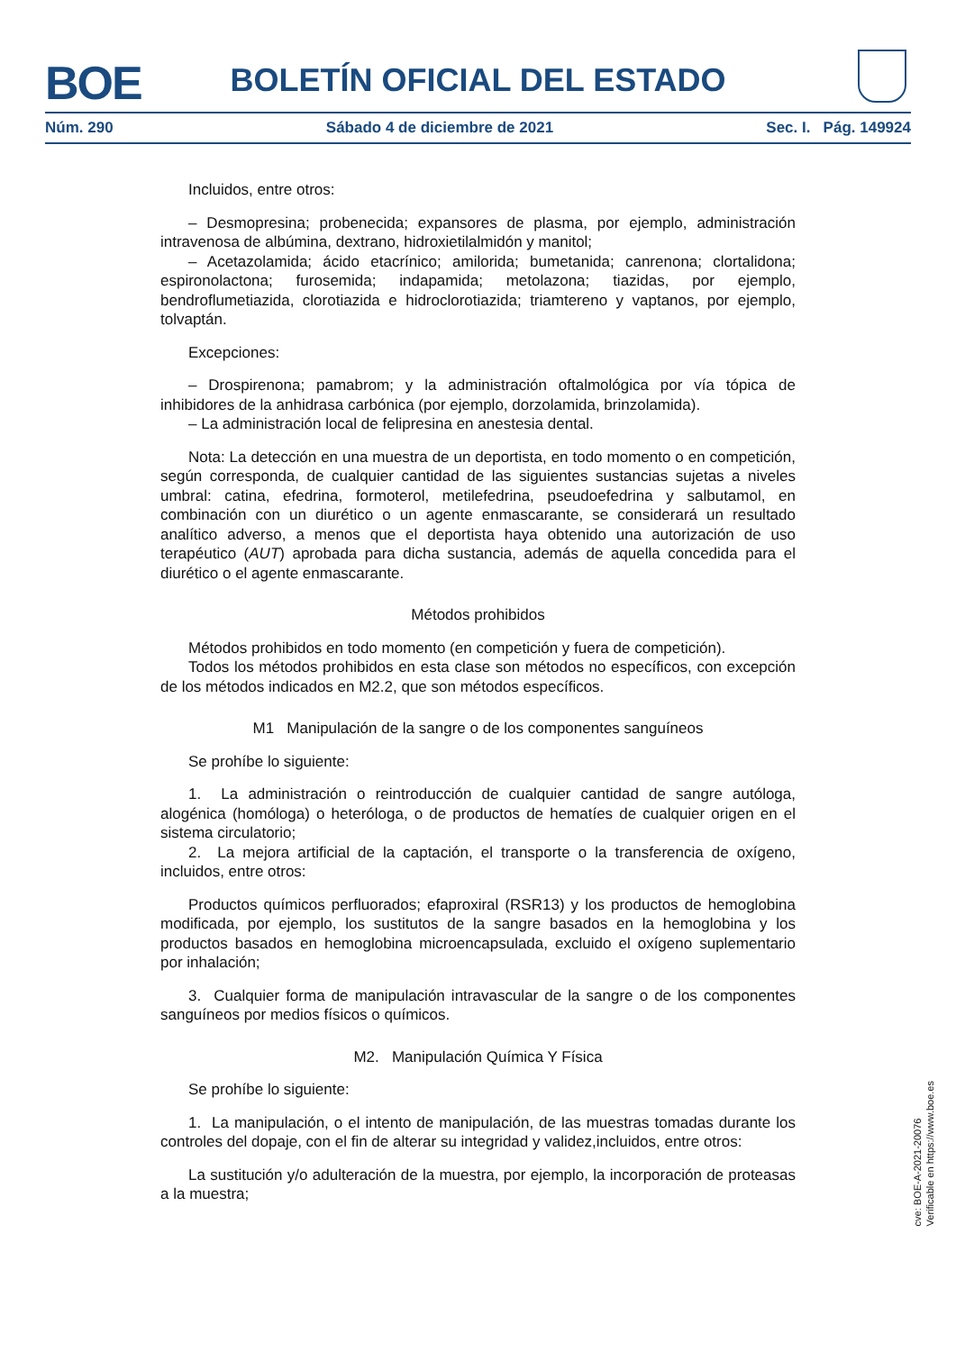BOE
BOLETÍN OFICIAL DEL ESTADO
Núm. 290 Sábado 4 de diciembre de 2021 Sec. I. Pág. 149924
Incluidos, entre otros:
– Desmopresina; probenecida; expansores de plasma, por ejemplo, administración intravenosa de albúmina, dextrano, hidroxietilalmidón y manitol;
– Acetazolamida; ácido etacrínico; amilorida; bumetanida; canrenona; clortalidona; espironolactona; furosemida; indapamida; metolazona; tiazidas, por ejemplo, bendroflumetiazida, clorotiazida e hidroclorotiazida; triamtereno y vaptanos, por ejemplo, tolvaptán.
Excepciones:
– Drospirenona; pamabrom; y la administración oftalmológica por vía tópica de inhibidores de la anhidrasa carbónica (por ejemplo, dorzolamida, brinzolamida).
– La administración local de felipresina en anestesia dental.
Nota: La detección en una muestra de un deportista, en todo momento o en competición, según corresponda, de cualquier cantidad de las siguientes sustancias sujetas a niveles umbral: catina, efedrina, formoterol, metilefedrina, pseudoefedrina y salbutamol, en combinación con un diurético o un agente enmascarante, se considerará un resultado analítico adverso, a menos que el deportista haya obtenido una autorización de uso terapéutico (AUT) aprobada para dicha sustancia, además de aquella concedida para el diurético o el agente enmascarante.
Métodos prohibidos
Métodos prohibidos en todo momento (en competición y fuera de competición).
Todos los métodos prohibidos en esta clase son métodos no específicos, con excepción de los métodos indicados en M2.2, que son métodos específicos.
M1 Manipulación de la sangre o de los componentes sanguíneos
Se prohíbe lo siguiente:
1. La administración o reintroducción de cualquier cantidad de sangre autóloga, alogénica (homóloga) o heteróloga, o de productos de hematíes de cualquier origen en el sistema circulatorio;
2. La mejora artificial de la captación, el transporte o la transferencia de oxígeno, incluidos, entre otros:
Productos químicos perfluorados; efaproxiral (RSR13) y los productos de hemoglobina modificada, por ejemplo, los sustitutos de la sangre basados en la hemoglobina y los productos basados en hemoglobina microencapsulada, excluido el oxígeno suplementario por inhalación;
3. Cualquier forma de manipulación intravascular de la sangre o de los componentes sanguíneos por medios físicos o químicos.
M2. Manipulación Química Y Física
Se prohíbe lo siguiente:
1. La manipulación, o el intento de manipulación, de las muestras tomadas durante los controles del dopaje, con el fin de alterar su integridad y validez,incluidos, entre otros:
La sustitución y/o adulteración de la muestra, por ejemplo, la incorporación de proteasas a la muestra;
cve: BOE-A-2021-20076
Verificable en https://www.boe.es